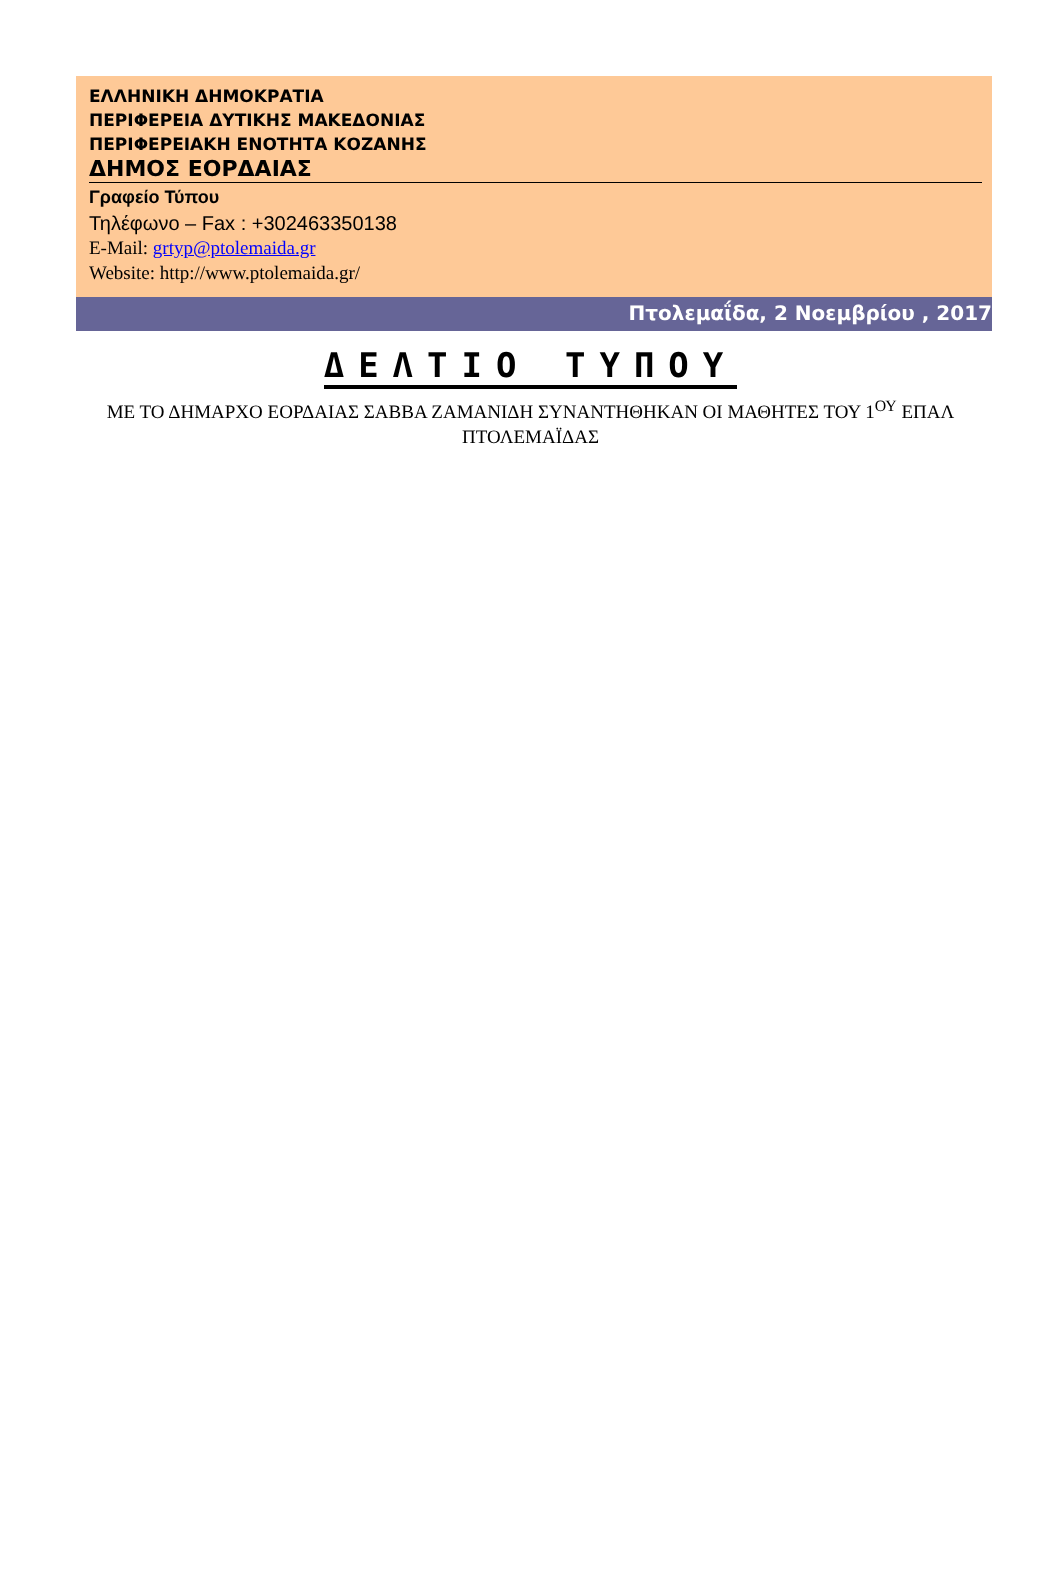ΕΛΛΗΝΙΚΗ ΔΗΜΟΚΡΑΤΙΑ
ΠΕΡΙΦΕΡΕΙΑ ΔΥΤΙΚΗΣ ΜΑΚΕΔΟΝΙΑΣ
ΠΕΡΙΦΕΡΕΙΑΚΗ ΕΝΟΤΗΤΑ ΚΟΖΑΝΗΣ
ΔΗΜΟΣ ΕΟΡΔΑΙΑΣ
Γραφείο Τύπου
Τηλέφωνο – Fax : +302463350138
E-Mail: grtyp@ptolemaida.gr
Website: http://www.ptolemaida.gr/
Πτολεμαΐδα, 2 Νοεμβρίου , 2017
ΔΕΛΤΙΟ ΤΥΠΟΥ
ΜΕ ΤΟ ΔΗΜΑΡΧΟ ΕΟΡΔΑΙΑΣ ΣΑΒΒΑ ΖΑΜΑΝΙΔΗ ΣΥΝΑΝΤΗΘΗΚΑΝ ΟΙ ΜΑΘΗΤΕΣ ΤΟΥ 1<sup>ΟΥ</sup> ΕΠΑΛ ΠΤΟΛΕΜΑΪΔΑΣ